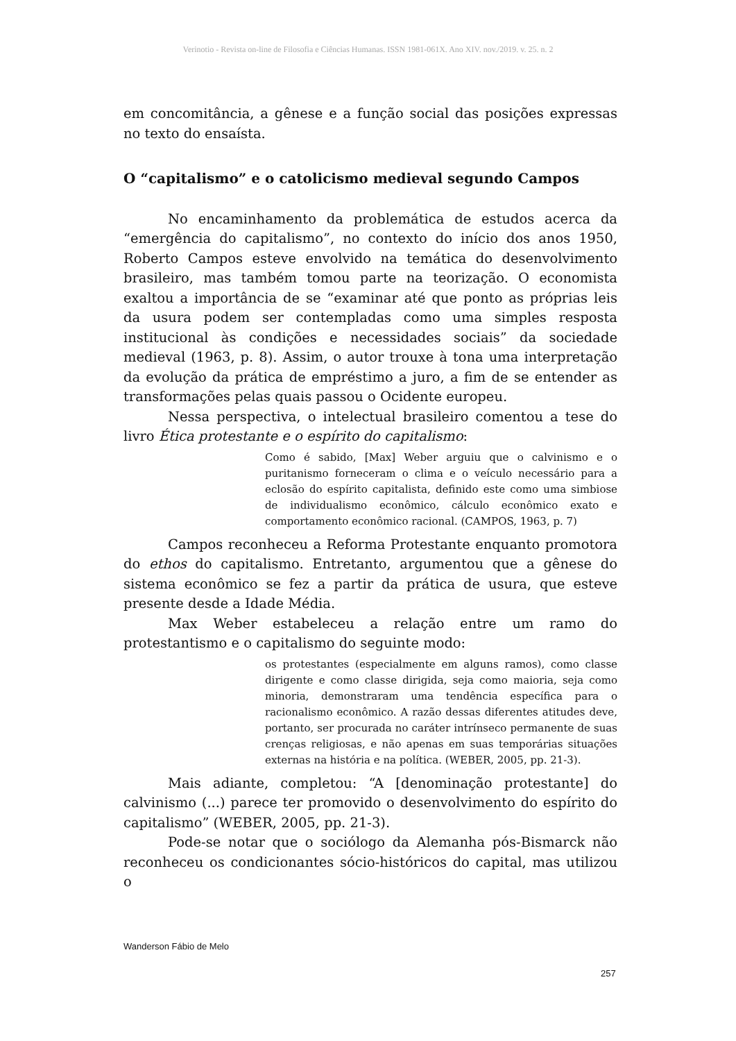Verinotio - Revista on-line de Filosofia e Ciências Humanas. ISSN 1981-061X. Ano XIV. nov./2019. v. 25. n. 2
em concomitância, a gênese e a função social das posições expressas no texto do ensaísta.
O “capitalismo” e o catolicismo medieval segundo Campos
No encaminhamento da problemática de estudos acerca da “emergência do capitalismo”, no contexto do início dos anos 1950, Roberto Campos esteve envolvido na temática do desenvolvimento brasileiro, mas também tomou parte na teorização. O economista exaltou a importância de se “examinar até que ponto as próprias leis da usura podem ser contempladas como uma simples resposta institucional às condições e necessidades sociais” da sociedade medieval (1963, p. 8). Assim, o autor trouxe à tona uma interpretação da evolução da prática de empréstimo a juro, a fim de se entender as transformações pelas quais passou o Ocidente europeu.
Nessa perspectiva, o intelectual brasileiro comentou a tese do livro Ética protestante e o espírito do capitalismo:
Como é sabido, [Max] Weber arguiu que o calvinismo e o puritanismo forneceram o clima e o veículo necessário para a eclosão do espírito capitalista, definido este como uma simbiose de individualismo econômico, cálculo econômico exato e comportamento econômico racional. (CAMPOS, 1963, p. 7)
Campos reconheceu a Reforma Protestante enquanto promotora do ethos do capitalismo. Entretanto, argumentou que a gênese do sistema econômico se fez a partir da prática de usura, que esteve presente desde a Idade Média.
Max Weber estabeleceu a relação entre um ramo do protestantismo e o capitalismo do seguinte modo:
os protestantes (especialmente em alguns ramos), como classe dirigente e como classe dirigida, seja como maioria, seja como minoria, demonstraram uma tendência específica para o racionalismo econômico. A razão dessas diferentes atitudes deve, portanto, ser procurada no caráter intrínseco permanente de suas crenças religiosas, e não apenas em suas temporárias situações externas na história e na política. (WEBER, 2005, pp. 21-3).
Mais adiante, completou: “A [denominação protestante] do calvinismo (...) parece ter promovido o desenvolvimento do espírito do capitalismo” (WEBER, 2005, pp. 21-3).
Pode-se notar que o sociólogo da Alemanha pós-Bismarck não reconheceu os condicionantes sócio-históricos do capital, mas utilizou o
Wanderson Fábio de Melo
257